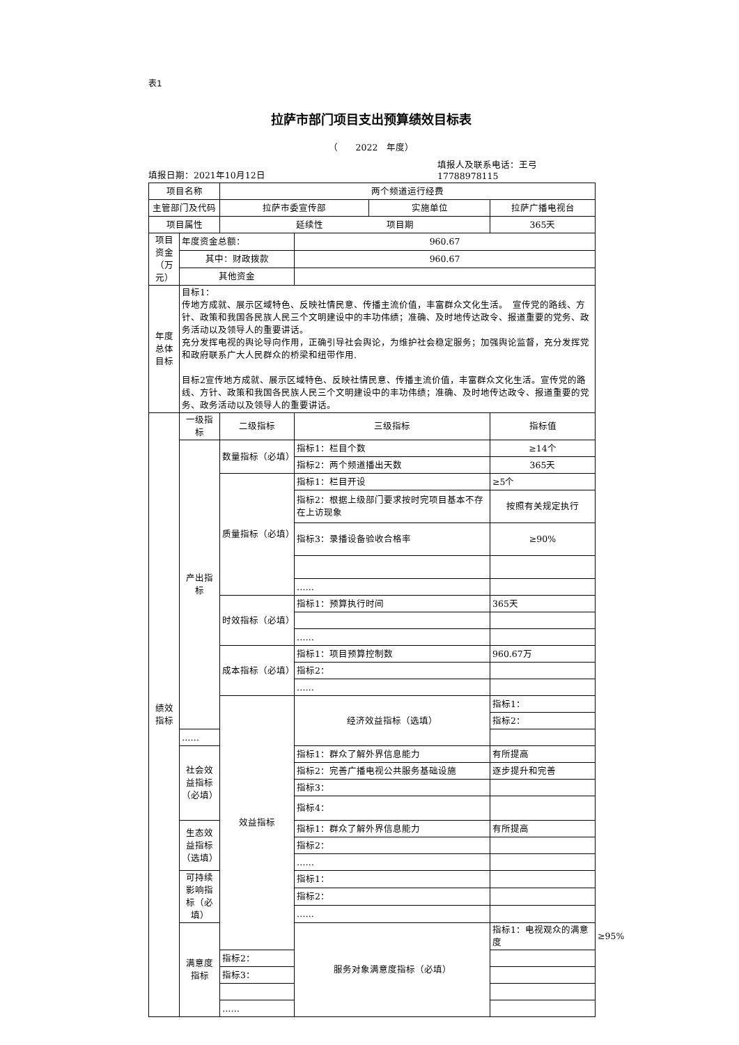表1
拉萨市部门项目支出预算绩效目标表
（　　2022　年度）
填报日期：2021年10月12日
填报人及联系电话：王弓
17788978115
| 项目名称 | | 两个频道运行经费 | | | |
| 主管部门及代码 | | / 拉萨市委宣传部 / 实施单位 / | | 拉萨广播电视台 | |
| 项目属性 | | 延续性 项目期 | | 365天 | |
| 项目资金（万元） | 年度资金总额： | | 960.67 | | |
| | 其中：财政拨款 | | 960.67 | | |
| | 其他资金 | | | | |
| 年度总体目标 | 目标1： 传地方成就、展示区域特色、反映社情民意、传播主流价值，丰富群众文化生活。 宣传党的路线、方针、政策和我国各民族人民三个文明建设中的丰功伟绩；准确、及时地传达政令、报道重要的党务、政务活动以及领导人的重要讲话。 充分发挥电视的舆论导向作用，正确引导社会舆论，为维护社会稳定服务；加强舆论监督，充分发挥党和政府联系广大人民群众的桥梁和纽带作用. 目标2宣传地方成就、展示区域特色、反映社情民意、传播主流价值，丰富群众文化生活。宣传党的路线、方针、政策和我国各民族人民三个文明建设中的丰功伟绩；准确、及时地传达政令、报道重要的党务、政务活动以及领导人的重要讲话。 | | | | |
| 绩效指标 | 一级指标 | 二级指标 | 三级指标 | 指标值 | |
| | 产出指标 | 数量指标（必填） | 指标1：栏目个数 | ≥14个 | |
| | | | 指标2：两个频道播出天数 | 365天 | |
| | | 质量指标（必填） | 指标1：栏目开设 | ≥5个 | |
| | | | 指标2：根据上级部门要求按时完项目基本不存在上访现象 | 按照有关规定执行 | |
| | | | 指标3：录播设备验收合格率 | ≥90% | |
| | | | …… | | |
| | | 时效指标（必填） | 指标1：预算执行时间 | 365天 | |
| | | | …… | | |
| | | 成本指标（必填） | 指标1：项目预算控制数 | 960.67万 | |
| | | | 指标2： | | |
| | | | …… | | |
| | | 效益指标 | 经济效益指标（选填） | 指标1： | |
| | | | | 指标2： | |
| | …… | | | | |
| | 社会效益指标（必填） | | 指标1：群众了解外界信息能力 | 有所提高 | |
| | | | 指标2：完善广播电视公共服务基础设施 | 逐步提升和完善 | |
| | | | 指标3： | | |
| | | | 指标4： | | |
| | 生态效益指标（选填） | | 指标1：群众了解外界信息能力 | 有所提高 | |
| | | | 指标2： | | |
| | | | …… | | |
| | 可持续影响指标（必填） | | 指标1： | | |
| | | | 指标2： | | |
| | | | …… | | |
| | 满意度指标 | | 服务对象满意度指标（必填） | 指标1：电视观众的满意度 | ≥95% |
| | | 指标2： | | | |
| | | 指标3： | | | |
| | | …… | | | |